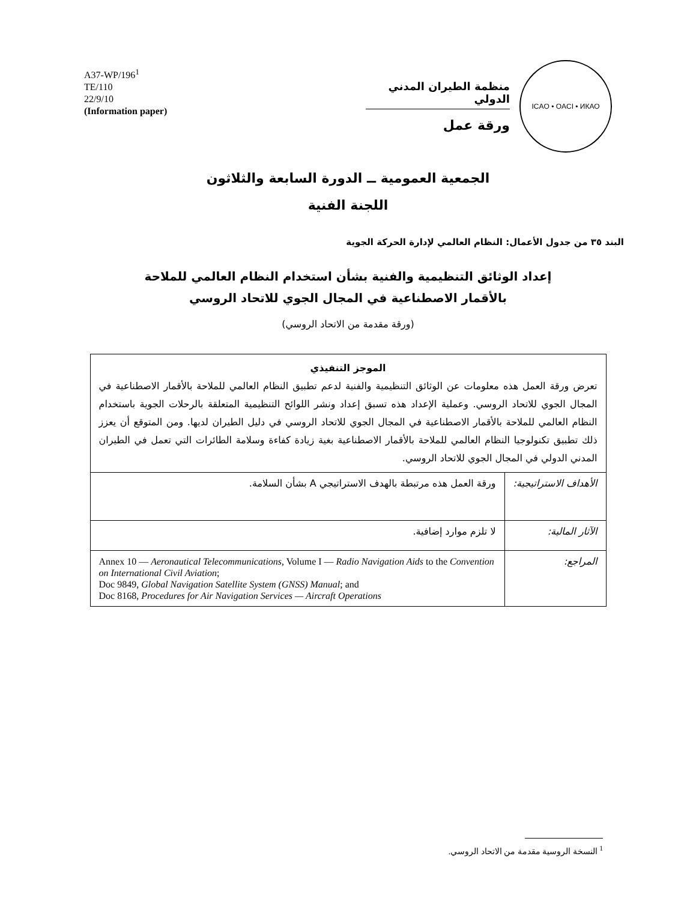A37-WP/196<sup>1</sup>
TE/110
22/9/10
(Information paper)
ICAO • OACI • ИКАО
منظمة الطيران المدني الدولي
ورقة عمل
الجمعية العمومية ــ الدورة السابعة والثلاثون
اللجنة الفنية
البند ٣٥ من جدول الأعمال: النظام العالمي لإدارة الحركة الجوية
إعداد الوثائق التنظيمية والفنية بشأن استخدام النظام العالمي للملاحة
بالأقمار الاصطناعية في المجال الجوي للاتحاد الروسي
(ورقة مقدمة من الاتحاد الروسي)
| الموجز التنفيذي تعرض ورقة العمل هذه معلومات عن الوثائق التنظيمية والفنية لدعم تطبيق النظام العالمي للملاحة بالأقمار الاصطناعية في المجال الجوي للاتحاد الروسي. وعملية الإعداد هذه تسبق إعداد ونشر اللوائح التنظيمية المتعلقة بالرحلات الجوية باستخدام النظام العالمي للملاحة بالأقمار الاصطناعية في المجال الجوي للاتحاد الروسي في دليل الطيران لديها. ومن المتوقع أن يعزز ذلك تطبيق تكنولوجيا النظام العالمي للملاحة بالأقمار الاصطناعية بغية زيادة كفاءة وسلامة الطائرات التي تعمل في الطيران المدني الدولي في المجال الجوي للاتحاد الروسي. | |
| الأهداف الاستراتيجية: | ورقة العمل هذه مرتبطة بالهدف الاستراتيجي A بشأن السلامة. |
| الآثار المالية: | لا تلزم موارد إضافية. |
| المراجع: | Annex 10 — Aeronautical Telecommunications , Volume I — Radio Navigation Aids to the Convention on International Civil Aviation ; Doc 9849, Global Navigation Satellite System (GNSS) Manual ; and Doc 8168, Procedures for Air Navigation Services — Aircraft Operations |
<sup>1</sup> النسخة الروسية مقدمة من الاتحاد الروسي.